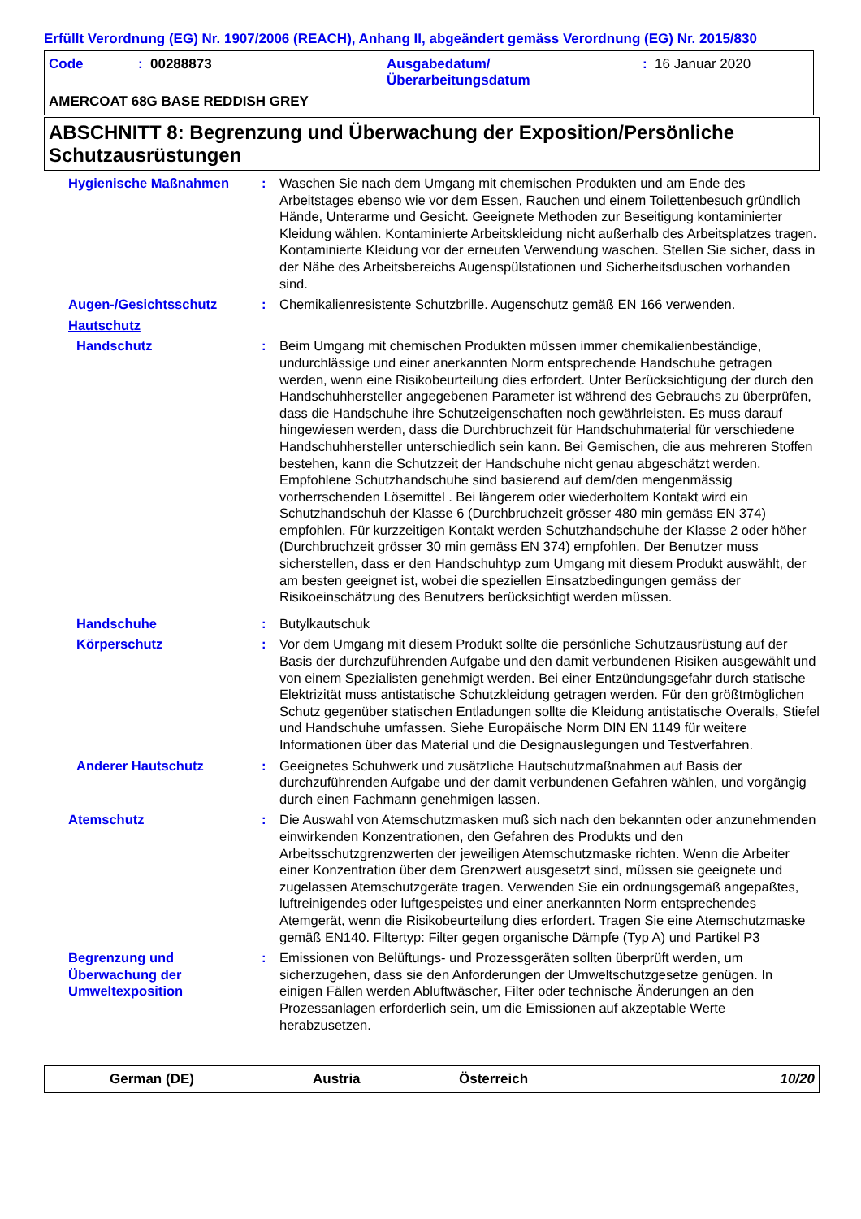Erfüllt Verordnung (EG) Nr. 1907/2006 (REACH), Anhang II, abgeändert gemäss Verordnung (EG) Nr. 2015/830
Code: 00288873 Ausgabedatum/
Überarbeitungsdatum: 16 Januar 2020
AMERCOAT 68G BASE REDDISH GREY
ABSCHNITT 8: Begrenzung und Überwachung der Exposition/Persönliche Schutzausrüstungen
Hygienische Maßnahmen : Waschen Sie nach dem Umgang mit chemischen Produkten und am Ende des Arbeitstages ebenso wie vor dem Essen, Rauchen und einem Toilettenbesuch gründlich Hände, Unterarme und Gesicht. Geeignete Methoden zur Beseitigung kontaminierter Kleidung wählen. Kontaminierte Arbeitskleidung nicht außerhalb des Arbeitsplatzes tragen. Kontaminierte Kleidung vor der erneuten Verwendung waschen. Stellen Sie sicher, dass in der Nähe des Arbeitsbereichs Augenspülstationen und Sicherheitsduschen vorhanden sind.
Augen-/Gesichtsschutz : Chemikalienresistente Schutzbrille. Augenschutz gemäß EN 166 verwenden.
Hautschutz
Handschutz : Beim Umgang mit chemischen Produkten müssen immer chemikalienbeständige, undurchlässige und einer anerkannten Norm entsprechende Handschuhe getragen werden, wenn eine Risikobeurteilung dies erfordert. Unter Berücksichtigung der durch den Handschuhhersteller angegebenen Parameter ist während des Gebrauchs zu überprüfen, dass die Handschuhe ihre Schutzeigenschaften noch gewährleisten. Es muss darauf hingewiesen werden, dass die Durchbruchzeit für Handschuhmaterial für verschiedene Handschuhhersteller unterschiedlich sein kann. Bei Gemischen, die aus mehreren Stoffen bestehen, kann die Schutzzeit der Handschuhe nicht genau abgeschätzt werden. Empfohlene Schutzhandschuhe sind basierend auf dem/den mengenmässig vorherrschenden Lösemittel . Bei längerem oder wiederholtem Kontakt wird ein Schutzhandschuh der Klasse 6 (Durchbruchzeit grösser 480 min gemäss EN 374) empfohlen. Für kurzzeitigen Kontakt werden Schutzhandschuhe der Klasse 2 oder höher (Durchbruchzeit grösser 30 min gemäss EN 374) empfohlen. Der Benutzer muss sicherstellen, dass er den Handschuhtyp zum Umgang mit diesem Produkt auswählt, der am besten geeignet ist, wobei die speziellen Einsatzbedingungen gemäss der Risikoeinschätzung des Benutzers berücksichtigt werden müssen.
Handschuhe : Butylkautschuk
Körperschutz : Vor dem Umgang mit diesem Produkt sollte die persönliche Schutzausrüstung auf der Basis der durchzuführenden Aufgabe und den damit verbundenen Risiken ausgewählt und von einem Spezialisten genehmigt werden. Bei einer Entzündungsgefahr durch statische Elektrizität muss antistatische Schutzkleidung getragen werden. Für den größtmöglichen Schutz gegenüber statischen Entladungen sollte die Kleidung antistatische Overalls, Stiefel und Handschuhe umfassen. Siehe Europäische Norm DIN EN 1149 für weitere Informationen über das Material und die Designauslegungen und Testverfahren.
Anderer Hautschutz : Geeignetes Schuhwerk und zusätzliche Hautschutzmaßnahmen auf Basis der durchzuführenden Aufgabe und der damit verbundenen Gefahren wählen, und vorgängig durch einen Fachmann genehmigen lassen.
Atemschutz : Die Auswahl von Atemschutzmasken muß sich nach den bekannten oder anzunehmenden einwirkenden Konzentrationen, den Gefahren des Produkts und den Arbeitsschutzgrenzwerten der jeweiligen Atemschutzmaske richten. Wenn die Arbeiter einer Konzentration über dem Grenzwert ausgesetzt sind, müssen sie geeignete und zugelassen Atemschutzgeräte tragen. Verwenden Sie ein ordnungsgemäß angepaßtes, luftreinigendes oder luftgespeistes und einer anerkannten Norm entsprechendes Atemgerät, wenn die Risikobeurteilung dies erfordert. Tragen Sie eine Atemschutzmaske gemäß EN140. Filtertyp: Filter gegen organische Dämpfe (Typ A) und Partikel P3
Begrenzung und Überwachung der Umweltexposition
: Emissionen von Belüftungs- und Prozessgeräten sollten überprüft werden, um sicherzugehen, dass sie den Anforderungen der Umweltschutzgesetze genügen. In einigen Fällen werden Abluftwäscher, Filter oder technische Änderungen an den Prozessanlagen erforderlich sein, um die Emissionen auf akzeptable Werte herabzusetzen.
German (DE) Austria Österreich 10/20